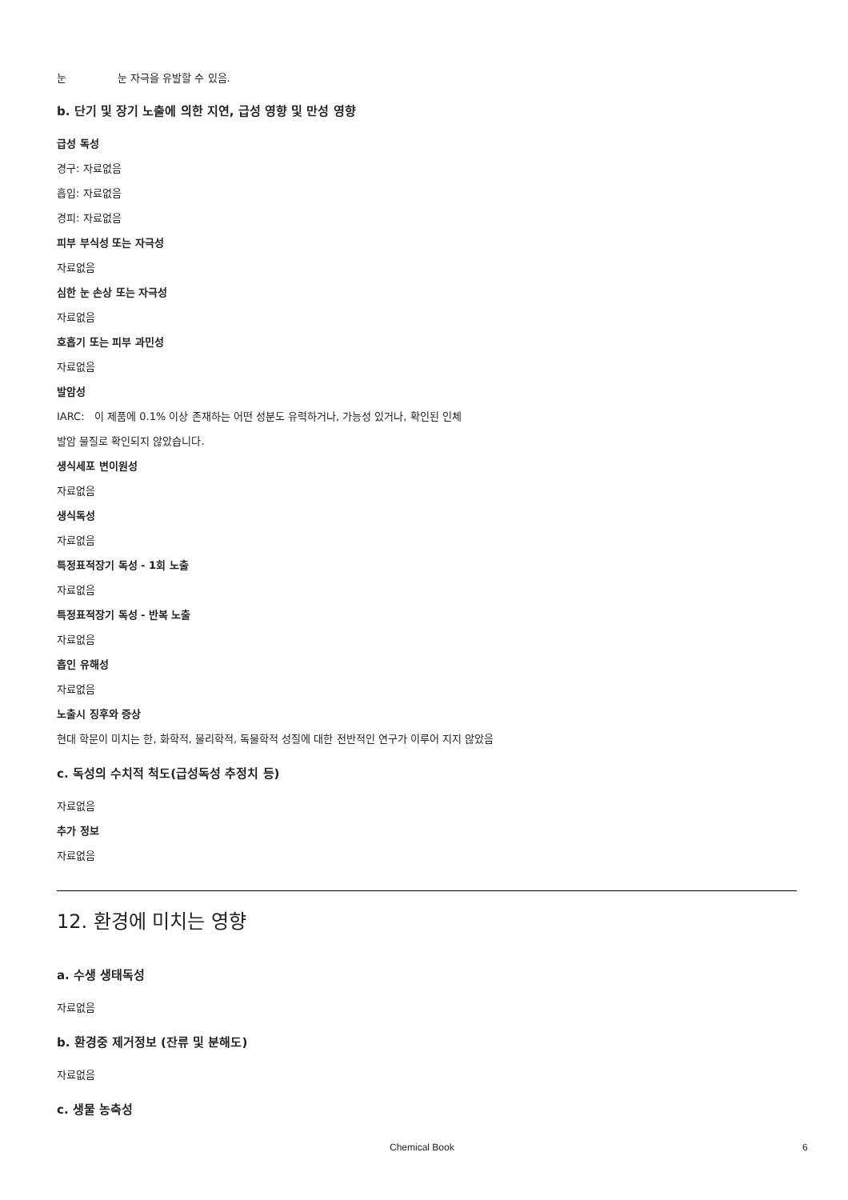눈 눈 자극을 유발할 수 있음.
b. 단기 및 장기 노출에 의한 지연, 급성 영향 및 만성 영향
급성 독성
경구: 자료없음
흡입: 자료없음
경피: 자료없음
피부 부식성 또는 자극성
자료없음
심한 눈 손상 또는 자극성
자료없음
호흡기 또는 피부 과민성
자료없음
발암성
IARC: 이 제품에 0.1% 이상 존재하는 어떤 성분도 유력하거나, 가능성 있거나, 확인된 인체
발암 물질로 확인되지 않았습니다.
생식세포 변이원성
자료없음
생식독성
자료없음
특정표적장기 독성 - 1회 노출
자료없음
특정표적장기 독성 - 반복 노출
자료없음
흡인 유해성
자료없음
노출시 징후와 증상
현대 학문이 미치는 한, 화학적, 물리학적, 독물학적 성질에 대한 전반적인 연구가 이루어 지지 않았음
c. 독성의 수치적 척도(급성독성 추정치 등)
자료없음
추가 정보
자료없음
12. 환경에 미치는 영향
a. 수생 생태독성
자료없음
b. 환경중 제거정보 (잔류 및 분해도)
자료없음
c. 생물 농축성
Chemical Book 6